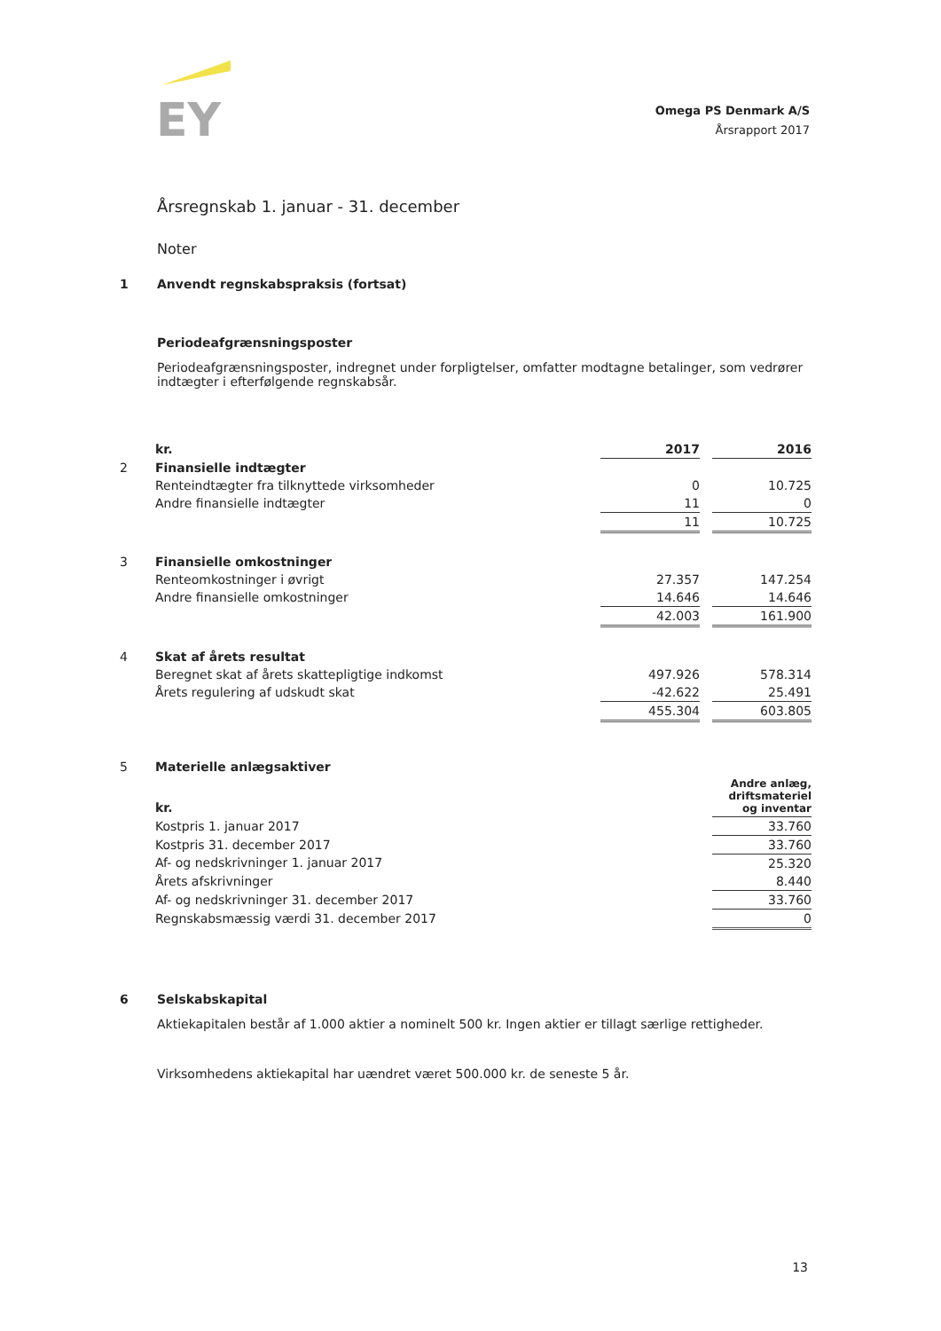EY
Omega PS Denmark A/S
Årsrapport 2017
Årsregnskab 1. januar - 31. december
Noter
1 Anvendt regnskabspraksis (fortsat)
Periodeafgrænsningsposter
Periodeafgrænsningsposter, indregnet under forpligtelser, omfatter modtagne betalinger, som vedrører indtægter i efterfølgende regnskabsår.
| | kr. | 2017 | | 2016 |
| 2 | Finansielle indtægter | | | |
| | Renteindtægter fra tilknyttede virksomheder | 0 | | 10.725 |
| | Andre finansielle indtægter | 11 | | 0 |
| | | 11 | | 10.725 |
| 3 | Finansielle omkostninger | | | |
| | Renteomkostninger i øvrigt | 27.357 | | 147.254 |
| | Andre finansielle omkostninger | 14.646 | | 14.646 |
| | | 42.003 | | 161.900 |
| 4 | Skat af årets resultat | | | |
| | Beregnet skat af årets skattepligtige indkomst | 497.926 | | 578.314 |
| | Årets regulering af udskudt skat | -42.622 | | 25.491 |
| | | 455.304 | | 603.805 |
| 5 | Materielle anlægsaktiver | |
| | kr. | Andre anlæg, driftsmateriel og inventar |
| | Kostpris 1. januar 2017 | 33.760 |
| | Kostpris 31. december 2017 | 33.760 |
| | Af- og nedskrivninger 1. januar 2017 | 25.320 |
| | Årets afskrivninger | 8.440 |
| | Af- og nedskrivninger 31. december 2017 | 33.760 |
| | Regnskabsmæssig værdi 31. december 2017 | 0 |
6 Selskabskapital
Aktiekapitalen består af 1.000 aktier a nominelt 500 kr. Ingen aktier er tillagt særlige rettigheder.
Virksomhedens aktiekapital har uændret været 500.000 kr. de seneste 5 år.
13